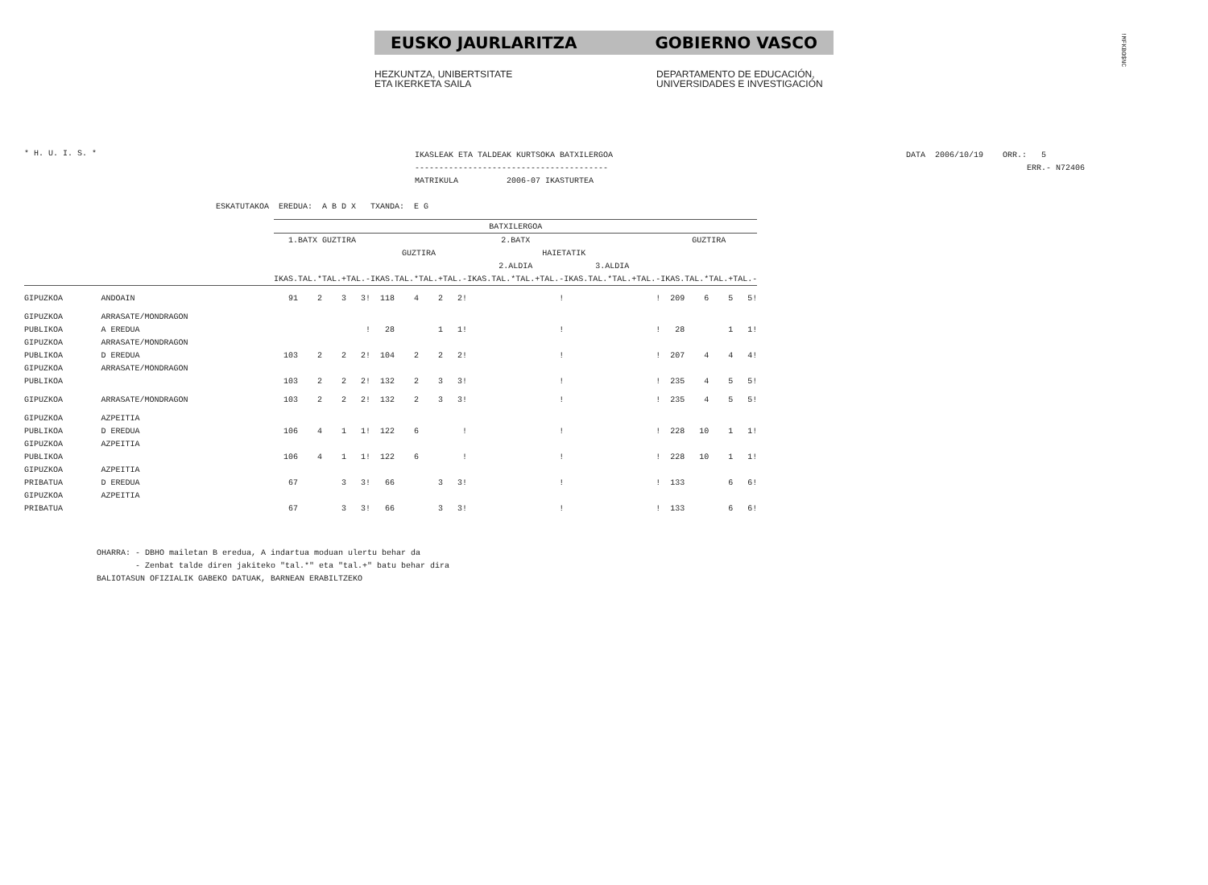!MFKBO$NC
EUSKO JAURLARITZA GOBIERNO VASCO
HEZKUNTZA, UNIBERTSITATE
ETA IKERKETA SAILA
DEPARTAMENTO DE EDUCACIÓN,
UNIVERSIDADES E INVESTIGACIÓN
* H. U. I. S. *
IKASLEAK ETA TALDEAK KURTSOKA BATXILERGOA
----------------------------------------
MATRIKULA 2006-07 IKASTURTEA
DATA 2006/10/19 ORR.: 5
ERR.- N72406
ESKATUTAKOA EREDUA: A B D X TXANDA: E G
| | | BATXILERGOA | | | | | | | | | | | | | | | | | | | |
| --- | --- | --- | --- | --- | --- | --- | --- | --- | --- | --- | --- | --- | --- | --- | --- | --- | --- | --- | --- | --- | --- |
| | | 1.BATX GUZTIRA | | | | 2.BATX | | | | | | | | | | | | GUZTIRA | | | |
| | | | | | | GUZTIRA | | | | HAIETATIK | | | | | | | | | | | |
| | | | | | | | | | | 2.ALDIA | | | | 3.ALDIA | | | | | | | |
| | | IKAS. | TAL.* | TAL.+ | TAL.- | IKAS. | TAL.* | TAL.+ | TAL.- | IKAS. | TAL.* | TAL.+ | TAL.- | IKAS. | TAL.* | TAL.+ | TAL.- | IKAS. | TAL.* | TAL.+ | TAL.- |
| GIPUZKOA | ANDOAIN | 91 | 2 | 3 | 3! | 118 | 4 | 2 | 2! | | | | ! | | | | ! | 209 | 6 | 5 | 5! |
| GIPUZKOA | ARRASATE/MONDRAGON | | | | | | | | | | | | | | | | | | | | |
| PUBLIKOA | A EREDUA | | | | ! | 28 | | 1 | 1! | | | | ! | | | | ! | 28 | | 1 | 1! |
| GIPUZKOA | ARRASATE/MONDRAGON | | | | | | | | | | | | | | | | | | | | |
| PUBLIKOA | D EREDUA | 103 | 2 | 2 | 2! | 104 | 2 | 2 | 2! | | | | ! | | | | ! | 207 | 4 | 4 | 4! |
| GIPUZKOA | ARRASATE/MONDRAGON | | | | | | | | | | | | | | | | | | | | |
| PUBLIKOA | | 103 | 2 | 2 | 2! | 132 | 2 | 3 | 3! | | | | ! | | | | ! | 235 | 4 | 5 | 5! |
| GIPUZKOA | ARRASATE/MONDRAGON | 103 | 2 | 2 | 2! | 132 | 2 | 3 | 3! | | | | ! | | | | ! | 235 | 4 | 5 | 5! |
| GIPUZKOA | AZPEITIA | | | | | | | | | | | | | | | | | | | | |
| PUBLIKOA | D EREDUA | 106 | 4 | 1 | 1! | 122 | 6 | | ! | | | | ! | | | | ! | 228 | 10 | 1 | 1! |
| GIPUZKOA | AZPEITIA | | | | | | | | | | | | | | | | | | | | |
| PUBLIKOA | | 106 | 4 | 1 | 1! | 122 | 6 | | ! | | | | ! | | | | ! | 228 | 10 | 1 | 1! |
| GIPUZKOA | AZPEITIA | | | | | | | | | | | | | | | | | | | | |
| PRIBATUA | D EREDUA | 67 | | 3 | 3! | 66 | | 3 | 3! | | | | ! | | | | ! | 133 | | 6 | 6! |
| GIPUZKOA | AZPEITIA | | | | | | | | | | | | | | | | | | | | |
| PRIBATUA | | 67 | | 3 | 3! | 66 | | 3 | 3! | | | | ! | | | | ! | 133 | | 6 | 6! |
OHARRA: - DBHO mailetan B eredua, A indartua moduan ulertu behar da - Zenbat talde diren jakiteko "tal.*" eta "tal.+" batu behar dira BALIOTASUN OFIZIALIK GABEKO DATUAK, BARNEAN ERABILTZEKO